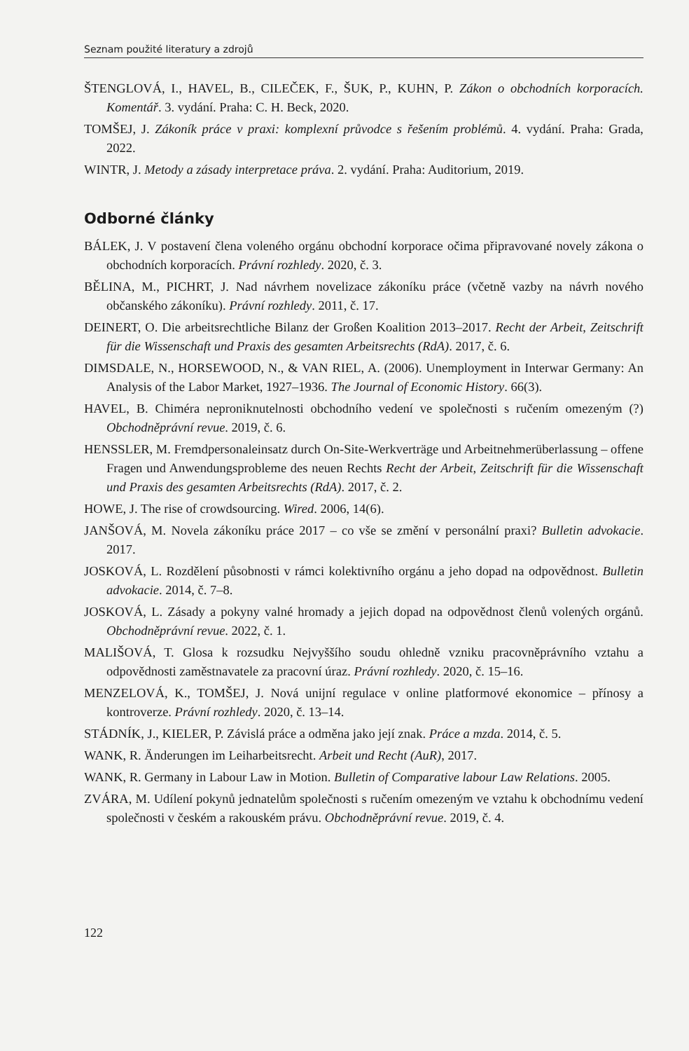Seznam použité literatury a zdrojů
ŠTENGLOVÁ, I., HAVEL, B., CILEČEK, F., ŠUK, P., KUHN, P. Zákon o obchodních korporacích. Komentář. 3. vydání. Praha: C. H. Beck, 2020.
TOMŠEJ, J. Zákoník práce v praxi: komplexní průvodce s řešením problémů. 4. vydání. Praha: Grada, 2022.
WINTR, J. Metody a zásady interpretace práva. 2. vydání. Praha: Auditorium, 2019.
Odborné články
BÁLEK, J. V postavení člena voleného orgánu obchodní korporace očima připravované novely zákona o obchodních korporacích. Právní rozhledy. 2020, č. 3.
BĚLINA, M., PICHRT, J. Nad návrhem novelizace zákoníku práce (včetně vazby na návrh nového občanského zákoníku). Právní rozhledy. 2011, č. 17.
DEINERT, O. Die arbeitsrechtliche Bilanz der Großen Koalition 2013–2017. Recht der Arbeit, Zeitschrift für die Wissenschaft und Praxis des gesamten Arbeitsrechts (RdA). 2017, č. 6.
DIMSDALE, N., HORSEWOOD, N., & VAN RIEL, A. (2006). Unemployment in Interwar Germany: An Analysis of the Labor Market, 1927–1936. The Journal of Economic History. 66(3).
HAVEL, B. Chiméra neproniknutelnosti obchodního vedení ve společnosti s ručením omezeným (?) Obchodněprávní revue. 2019, č. 6.
HENSSLER, M. Fremdpersonaleinsatz durch On-Site-Werkverträge und Arbeitnehmerüberlassung – offene Fragen und Anwendungsprobleme des neuen Rechts Recht der Arbeit, Zeitschrift für die Wissenschaft und Praxis des gesamten Arbeitsrechts (RdA). 2017, č. 2.
HOWE, J. The rise of crowdsourcing. Wired. 2006, 14(6).
JANŠOVÁ, M. Novela zákoníku práce 2017 – co vše se změní v personální praxi? Bulletin advokacie. 2017.
JOSKOVÁ, L. Rozdělení působnosti v rámci kolektivního orgánu a jeho dopad na odpovědnost. Bulletin advokacie. 2014, č. 7–8.
JOSKOVÁ, L. Zásady a pokyny valné hromady a jejich dopad na odpovědnost členů volených orgánů. Obchodněprávní revue. 2022, č. 1.
MALIŠOVÁ, T. Glosa k rozsudku Nejvyššího soudu ohledně vzniku pracovněprávního vztahu a odpovědnosti zaměstnavatele za pracovní úraz. Právní rozhledy. 2020, č. 15–16.
MENZELOVÁ, K., TOMŠEJ, J. Nová unijní regulace v online platformové ekonomice – přínosy a kontroverze. Právní rozhledy. 2020, č. 13–14.
STÁDNÍK, J., KIELER, P. Závislá práce a odměna jako její znak. Práce a mzda. 2014, č. 5.
WANK, R. Änderungen im Leiharbeitsrecht. Arbeit und Recht (AuR), 2017.
WANK, R. Germany in Labour Law in Motion. Bulletin of Comparative labour Law Relations. 2005.
ZVÁRA, M. Udílení pokynů jednatelům společnosti s ručením omezeným ve vztahu k obchodnímu vedení společnosti v českém a rakouském právu. Obchodněprávní revue. 2019, č. 4.
122